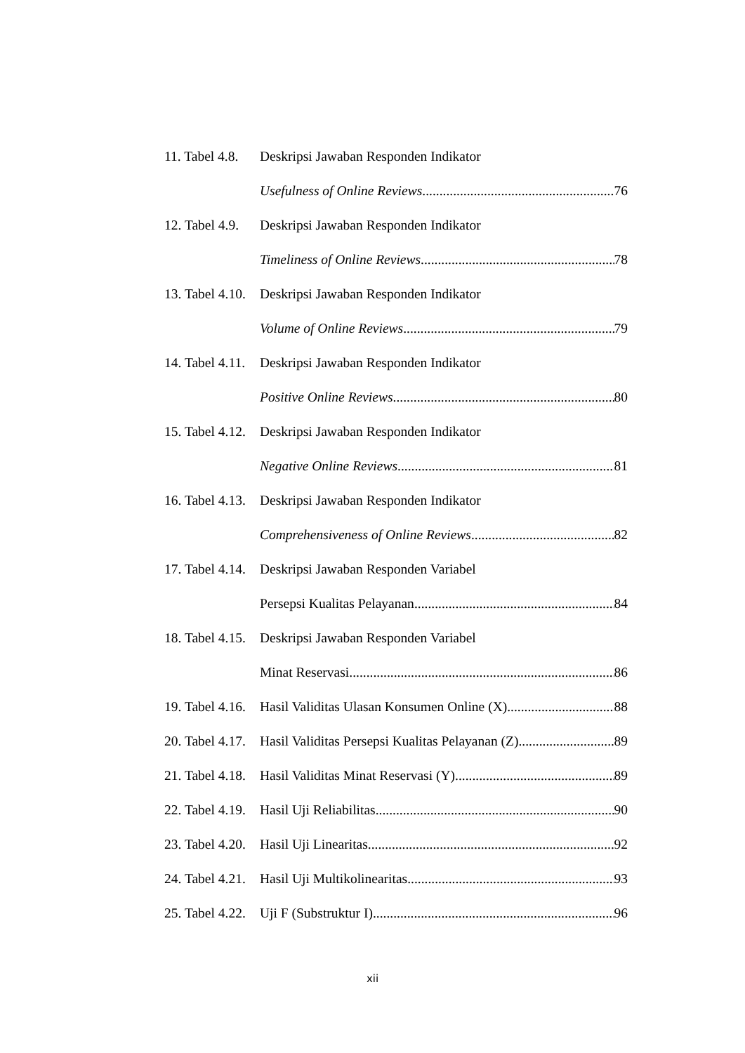11. Tabel 4.8. Deskripsi Jawaban Responden Indikator
Usefulness of Online Reviews 76
12. Tabel 4.9. Deskripsi Jawaban Responden Indikator
Timeliness of Online Reviews 78
13. Tabel 4.10. Deskripsi Jawaban Responden Indikator
Volume of Online Reviews 79
14. Tabel 4.11. Deskripsi Jawaban Responden Indikator
Positive Online Reviews 80
15. Tabel 4.12. Deskripsi Jawaban Responden Indikator
Negative Online Reviews 81
16. Tabel 4.13. Deskripsi Jawaban Responden Indikator
Comprehensiveness of Online Reviews 82
17. Tabel 4.14. Deskripsi Jawaban Responden Variabel
Persepsi Kualitas Pelayanan 84
18. Tabel 4.15. Deskripsi Jawaban Responden Variabel
Minat Reservasi 86
19. Tabel 4.16. Hasil Validitas Ulasan Konsumen Online (X) 88
20. Tabel 4.17. Hasil Validitas Persepsi Kualitas Pelayanan (Z) 89
21. Tabel 4.18. Hasil Validitas Minat Reservasi (Y) 89
22. Tabel 4.19. Hasil Uji Reliabilitas 90
23. Tabel 4.20. Hasil Uji Linearitas 92
24. Tabel 4.21. Hasil Uji Multikolinearitas 93
25. Tabel 4.22. Uji F (Substruktur I) 96
xii